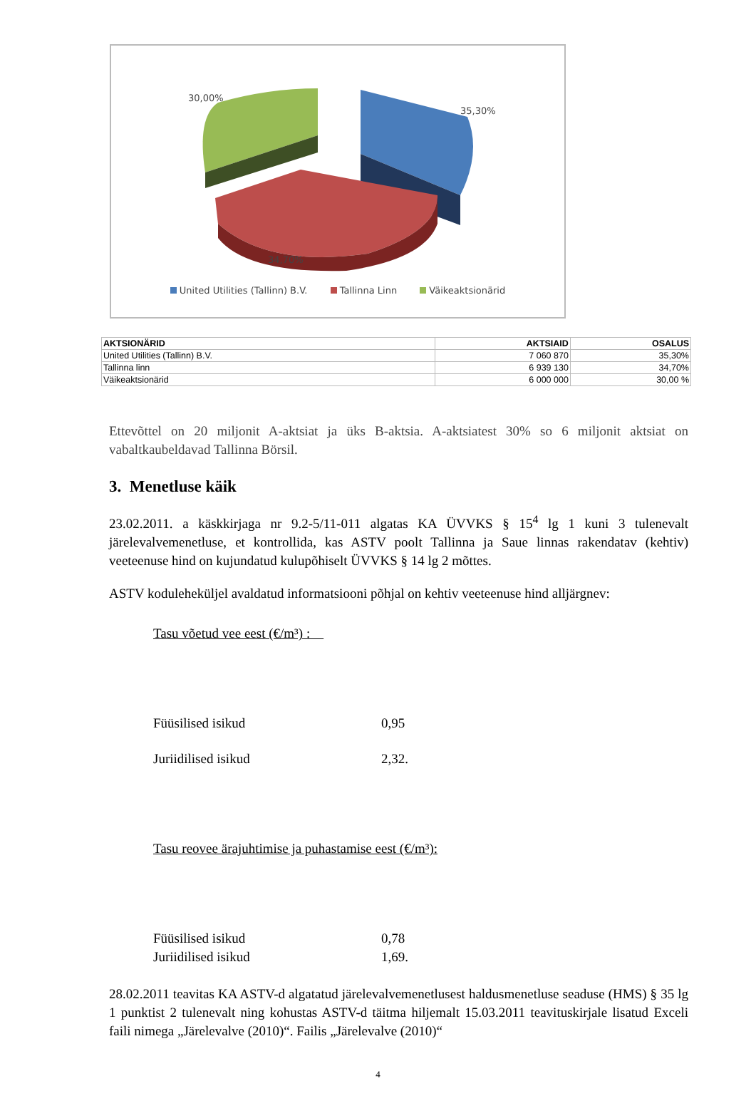30,00%
35,30%
34,70%
United Utilities (Tallinn) B.V. Tallinna Linn Väikeaktsionärid
| AKTSIONÄRID | AKTSIAID | OSALUS |
| --- | --- | --- |
| United Utilities (Tallinn) B.V. | 7 060 870 | 35,30% |
| Tallinna linn | 6 939 130 | 34,70% |
| Väikeaktsionärid | 6 000 000 | 30,00 % |
Ettevõttel on 20 miljonit A-aktsiat ja üks B-aktsia. A-aktsiatest 30% so 6 miljonit aktsiat on vabaltkaubeldavad Tallinna Börsil.
3. Menetluse käik
23.02.2011. a käskkirjaga nr 9.2-5/11-011 algatas KA ÜVVKS § 15<sup>4</sup> lg 1 kuni 3 tulenevalt järelevalvemenetluse, et kontrollida, kas ASTV poolt Tallinna ja Saue linnas rakendatav (kehtiv) veeteenuse hind on kujundatud kulupõhiselt ÜVVKS § 14 lg 2 mõttes.
ASTV koduleheküljel avaldatud informatsiooni põhjal on kehtiv veeteenuse hind alljärgnev:
Tasu võetud vee eest (€/m³) :
Füüsilised isikud 0,95
Juriidilised isikud 2,32.
Tasu reovee ärajuhtimise ja puhastamise eest (€/m³):
Füüsilised isikud 0,78
Juriidilised isikud 1,69.
28.02.2011 teavitas KA ASTV-d algatatud järelevalvemenetlusest haldusmenetluse seaduse (HMS) § 35 lg 1 punktist 2 tulenevalt ning kohustas ASTV-d täitma hiljemalt 15.03.2011 teavituskirjale lisatud Exceli faili nimega „Järelevalve (2010)“. Failis „Järelevalve (2010)“
4